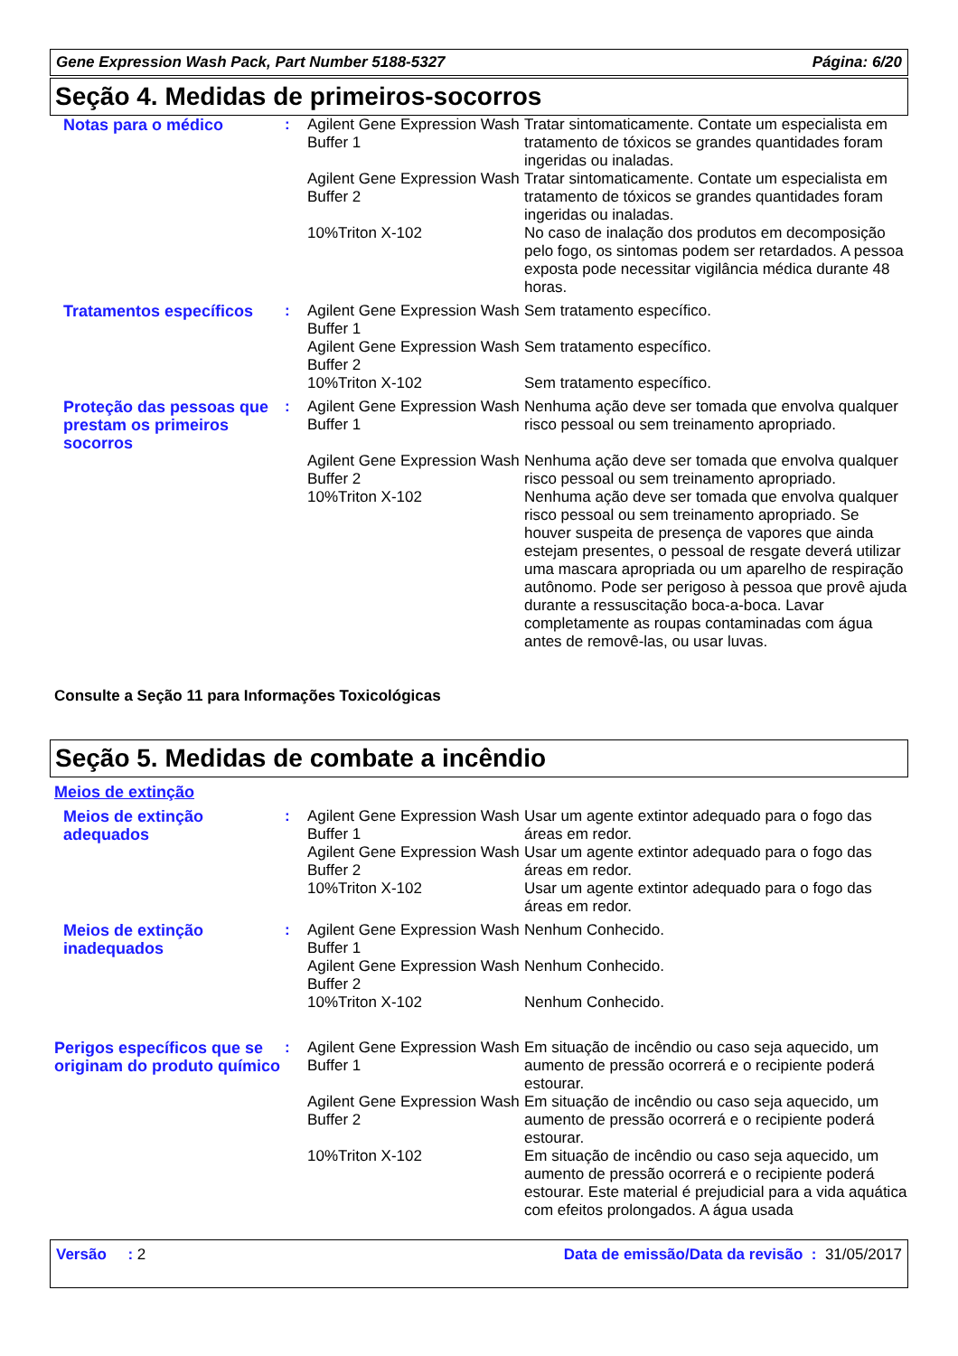Gene Expression Wash Pack, Part Number 5188-5327 Página: 6/20
Seção 4. Medidas de primeiros-socorros
| Notas para o médico | : | Agilent Gene Expression Wash Buffer 1 | Tratar sintomaticamente. Contate um especialista em tratamento de tóxicos se grandes quantidades foram ingeridas ou inaladas. |
| | | Agilent Gene Expression Wash Buffer 2 | Tratar sintomaticamente. Contate um especialista em tratamento de tóxicos se grandes quantidades foram ingeridas ou inaladas. |
| | | 10%Triton X-102 | No caso de inalação dos produtos em decomposição pelo fogo, os sintomas podem ser retardados. A pessoa exposta pode necessitar vigilância médica durante 48 horas. |
| Tratamentos específicos | : | Agilent Gene Expression Wash Buffer 1 | Sem tratamento específico. |
| | | Agilent Gene Expression Wash Buffer 2 | Sem tratamento específico. |
| | | 10%Triton X-102 | Sem tratamento específico. |
| Proteção das pessoas que prestam os primeiros socorros | : | Agilent Gene Expression Wash Buffer 1 | Nenhuma ação deve ser tomada que envolva qualquer risco pessoal ou sem treinamento apropriado. |
| | | Agilent Gene Expression Wash Buffer 2 | Nenhuma ação deve ser tomada que envolva qualquer risco pessoal ou sem treinamento apropriado. |
| | | 10%Triton X-102 | Nenhuma ação deve ser tomada que envolva qualquer risco pessoal ou sem treinamento apropriado. Se houver suspeita de presença de vapores que ainda estejam presentes, o pessoal de resgate deverá utilizar uma mascara apropriada ou um aparelho de respiração autônomo. Pode ser perigoso à pessoa que provê ajuda durante a ressuscitação boca-a-boca. Lavar completamente as roupas contaminadas com água antes de removê-las, ou usar luvas. |
Consulte a Seção 11 para Informações Toxicológicas
Seção 5. Medidas de combate a incêndio
Meios de extinção
| Meios de extinção adequados | : | Agilent Gene Expression Wash Buffer 1 | Usar um agente extintor adequado para o fogo das áreas em redor. |
| | | Agilent Gene Expression Wash Buffer 2 | Usar um agente extintor adequado para o fogo das áreas em redor. |
| | | 10%Triton X-102 | Usar um agente extintor adequado para o fogo das áreas em redor. |
| Meios de extinção inadequados | : | Agilent Gene Expression Wash Buffer 1 | Nenhum Conhecido. |
| | | Agilent Gene Expression Wash Buffer 2 | Nenhum Conhecido. |
| | | 10%Triton X-102 | Nenhum Conhecido. |
| Perigos específicos que se originam do produto químico | : | Agilent Gene Expression Wash Buffer 1 | Em situação de incêndio ou caso seja aquecido, um aumento de pressão ocorrerá e o recipiente poderá estourar. |
| | | Agilent Gene Expression Wash Buffer 2 | Em situação de incêndio ou caso seja aquecido, um aumento de pressão ocorrerá e o recipiente poderá estourar. |
| | | 10%Triton X-102 | Em situação de incêndio ou caso seja aquecido, um aumento de pressão ocorrerá e o recipiente poderá estourar. Este material é prejudicial para a vida aquática com efeitos prolongados. A água usada |
Versão : 2 Data de emissão/Data da revisão : 31/05/2017